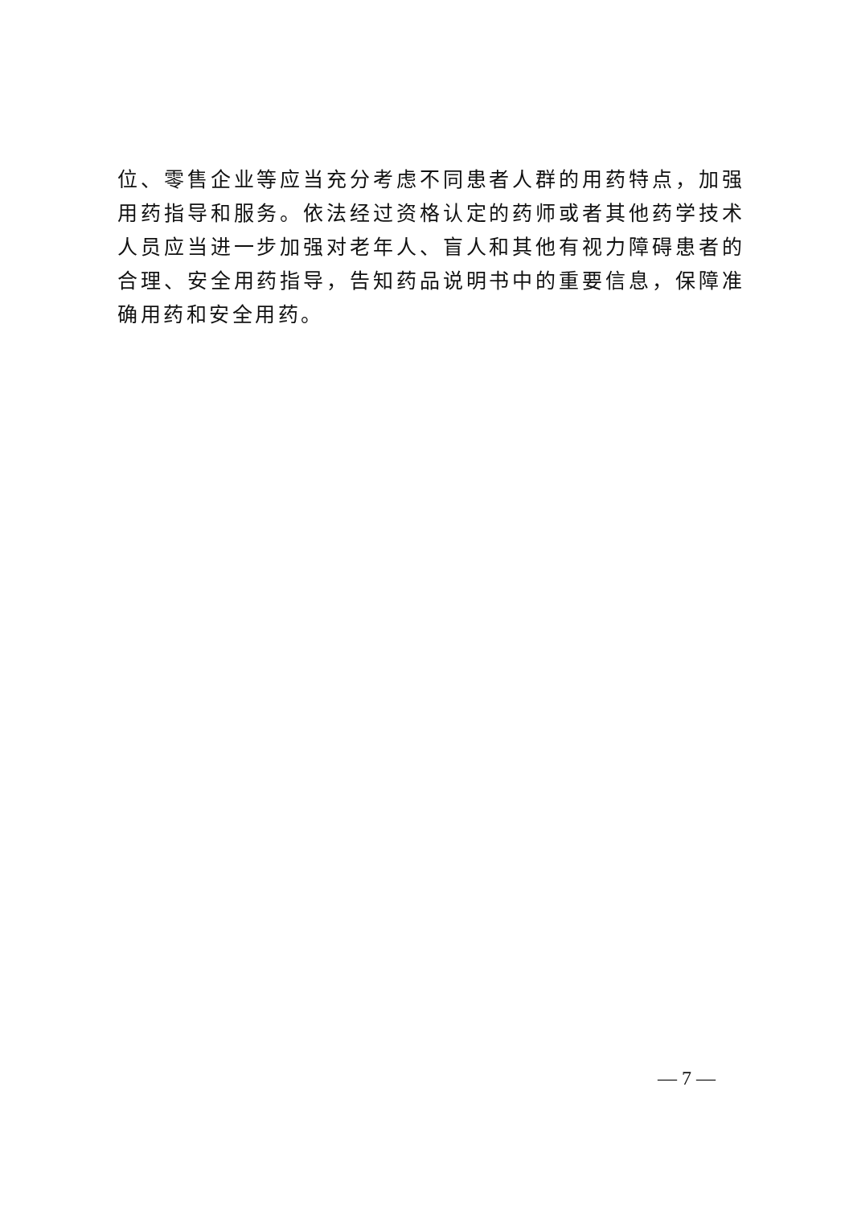位、零售企业等应当充分考虑不同患者人群的用药特点，加强用药指导和服务。依法经过资格认定的药师或者其他药学技术人员应当进一步加强对老年人、盲人和其他有视力障碍患者的合理、安全用药指导，告知药品说明书中的重要信息，保障准确用药和安全用药。
— 7 —